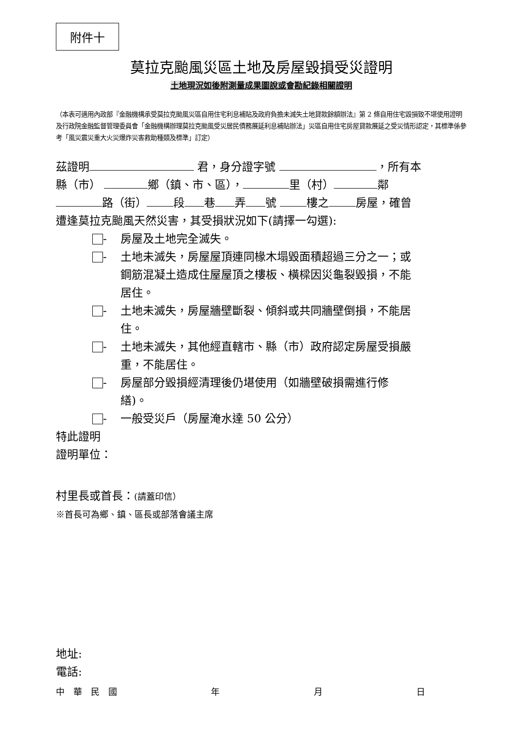附件十
莫拉克颱風災區土地及房屋毀損受災證明
土地現況如後附測量成果圖說或會勘紀錄相關證明
（本表可適用內政部『金融機構承受莫拉克颱風災區自用住宅利息補貼及政府負擔未滅失土地貸款餘額辦法』第 2 條自用住宅毀損致不堪使用證明及行政院金融監督管理委員會「金融機構辦理莫拉克颱風受災居民債務展延利息補貼辦法」災區自用住宅房屋貸款展延之受災情形認定，其標準係參考「風災震災重大火災爆炸災害救助種類及標準」訂定）
茲證明 君，身分證字號 ，所有本
縣（市） 鄉（鎮、市、區）， 里（村） 鄰
路（街） 段 巷 弄 號 樓之 房屋，確曾
遭逢莫拉克颱風天然災害，其受損狀況如下(請擇一勾選):
- 房屋及土地完全滅失。
- 土地未滅失，房屋屋頂連同椽木塌毀面積超過三分之一；或鋼筋混凝土造成住屋屋頂之樓板、橫樑因災龜裂毀損，不能居住。
- 土地未滅失，房屋牆壁斷裂、傾斜或共同牆壁倒損，不能居住。
- 土地未滅失，其他經直轄市、縣（市）政府認定房屋受損嚴重，不能居住。
- 房屋部分毀損經清理後仍堪使用（如牆壁破損需進行修繕)。
- 一般受災戶（房屋淹水達 50 公分）
特此證明
證明單位：
村里長或首長：(請蓋印信）
※首長可為鄉、鎮、區長或部落會議主席
地址:
電話:
中　華　民　國 年 月 日